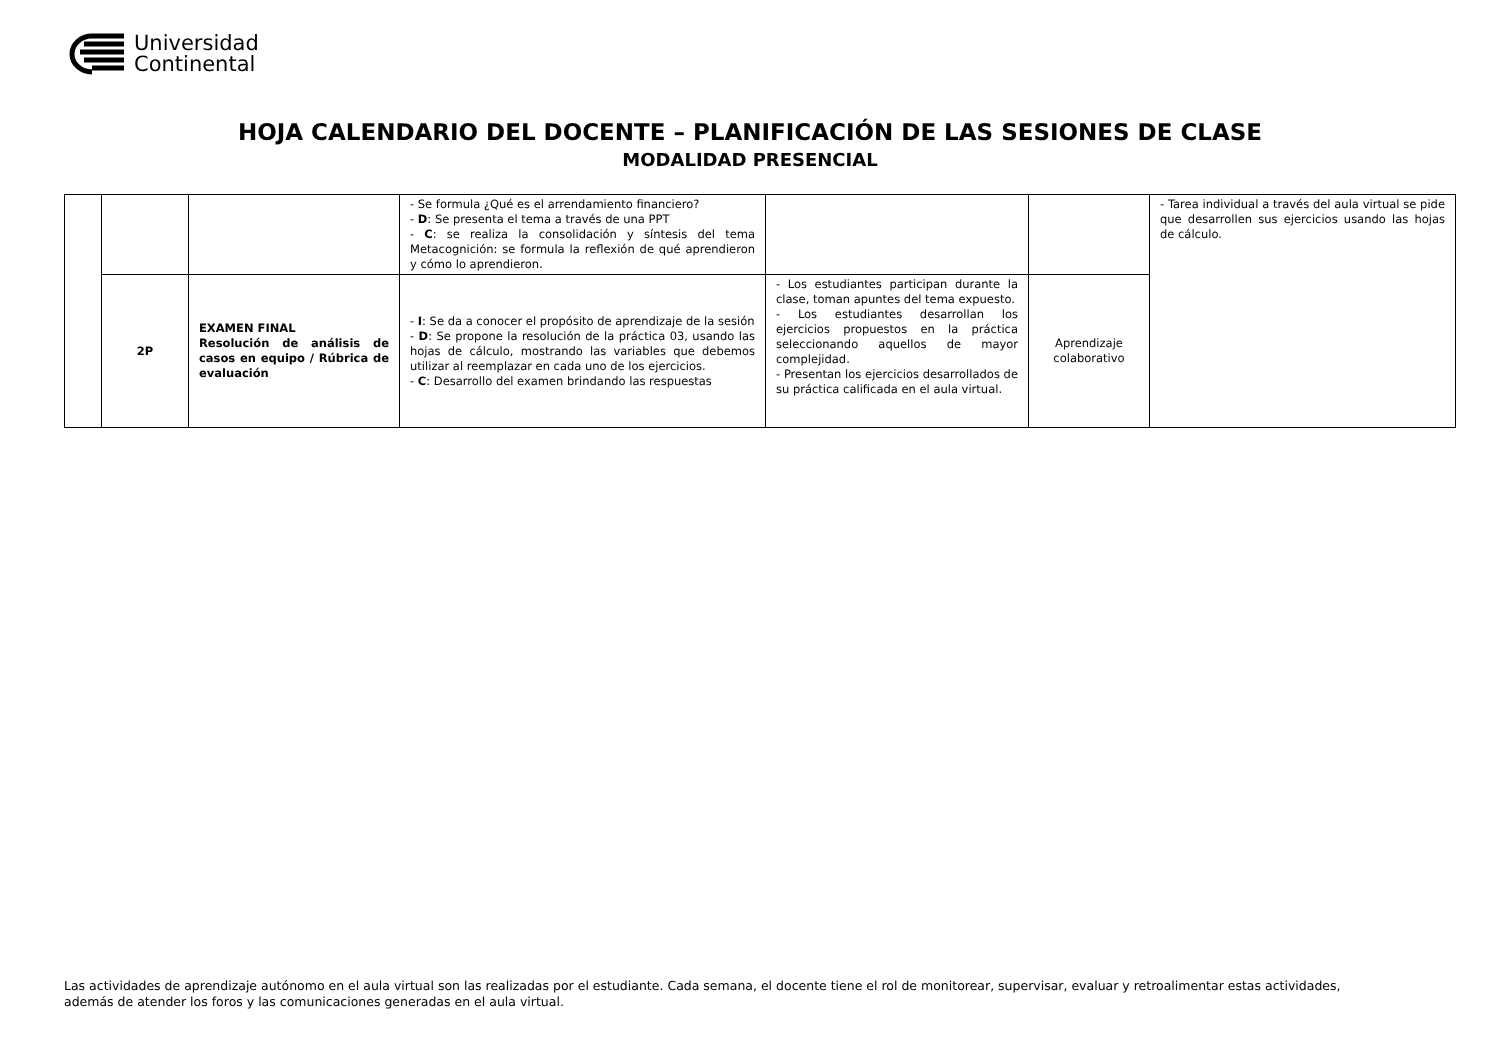Universidad
Continental
HOJA CALENDARIO DEL DOCENTE – PLANIFICACIÓN DE LAS SESIONES DE CLASE
MODALIDAD PRESENCIAL
| | | | - Se formula ¿Qué es el arrendamiento financiero? - D : Se presenta el tema a través de una PPT - C : se realiza la consolidación y síntesis del tema Metacognición: se formula la reflexión de qué aprendieron y cómo lo aprendieron. | | | - Tarea individual a través del aula virtual se pide que desarrollen sus ejercicios usando las hojas de cálculo. |
| | 2P | EXAMEN FINAL Resolución de análisis de casos en equipo / Rúbrica de evaluación | - I : Se da a conocer el propósito de aprendizaje de la sesión - D : Se propone la resolución de la práctica 03, usando las hojas de cálculo, mostrando las variables que debemos utilizar al reemplazar en cada uno de los ejercicios. - C : Desarrollo del examen brindando las respuestas | - Los estudiantes participan durante la clase, toman apuntes del tema expuesto. - Los estudiantes desarrollan los ejercicios propuestos en la práctica seleccionando aquellos de mayor complejidad. - Presentan los ejercicios desarrollados de su práctica calificada en el aula virtual. | Aprendizaje colaborativo | |
Las actividades de aprendizaje autónomo en el aula virtual son las realizadas por el estudiante. Cada semana, el docente tiene el rol de monitorear, supervisar, evaluar y retroalimentar estas actividades, además de atender los foros y las comunicaciones generadas en el aula virtual.